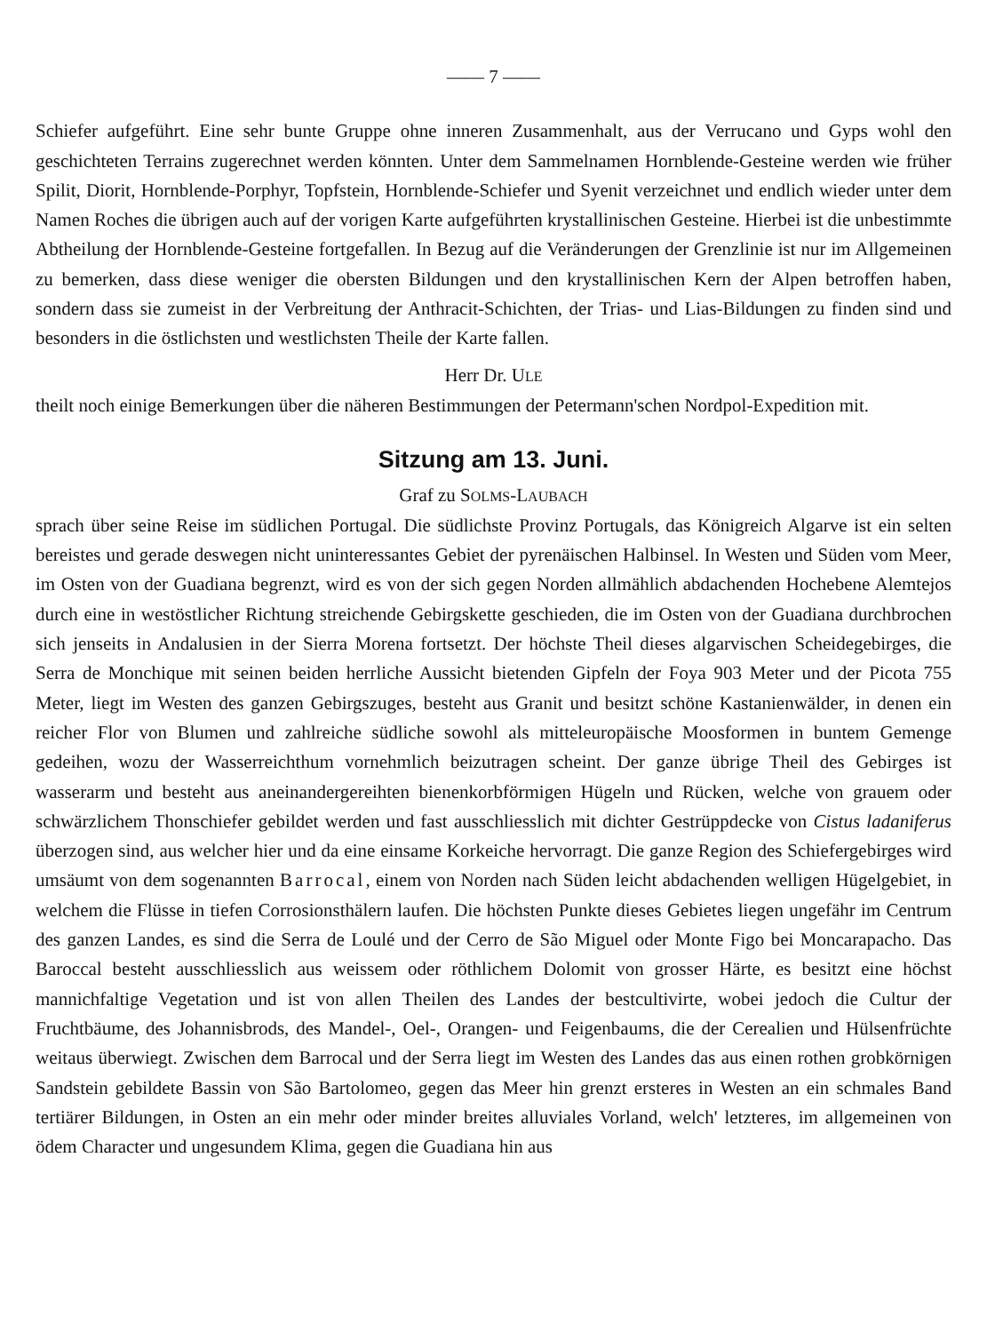—— 7 ——
Schiefer aufgeführt. Eine sehr bunte Gruppe ohne inneren Zusammenhalt, aus der Verrucano und Gyps wohl den geschichteten Terrains zugerechnet werden könnten. Unter dem Sammelnamen Hornblende-Gesteine werden wie früher Spilit, Diorit, Hornblende-Porphyr, Topfstein, Hornblende-Schiefer und Syenit verzeichnet und endlich wieder unter dem Namen Roches die übrigen auch auf der vorigen Karte aufgeführten krystallinischen Gesteine. Hierbei ist die unbestimmte Abtheilung der Hornblende-Gesteine fortgefallen. In Bezug auf die Veränderungen der Grenzlinie ist nur im Allgemeinen zu bemerken, dass diese weniger die obersten Bildungen und den krystallinischen Kern der Alpen betroffen haben, sondern dass sie zumeist in der Verbreitung der Anthracit-Schichten, der Trias- und Lias-Bildungen zu finden sind und besonders in die östlichsten und westlichsten Theile der Karte fallen.
Herr Dr. ULE
theilt noch einige Bemerkungen über die näheren Bestimmungen der Petermann'schen Nordpol-Expedition mit.
Sitzung am 13. Juni.
Graf zu SOLMS-LAUBACH
sprach über seine Reise im südlichen Portugal. Die südlichste Provinz Portugals, das Königreich Algarve ist ein selten bereistes und gerade deswegen nicht uninteressantes Gebiet der pyrenäischen Halbinsel. In Westen und Süden vom Meer, im Osten von der Guadiana begrenzt, wird es von der sich gegen Norden allmählich abdachenden Hochebene Alemtejos durch eine in westöstlicher Richtung streichende Gebirgskette geschieden, die im Osten von der Guadiana durchbrochen sich jenseits in Andalusien in der Sierra Morena fortsetzt. Der höchste Theil dieses algarvischen Scheidegebirges, die Serra de Monchique mit seinen beiden herrliche Aussicht bietenden Gipfeln der Foya 903 Meter und der Picota 755 Meter, liegt im Westen des ganzen Gebirgszuges, besteht aus Granit und besitzt schöne Kastanienwälder, in denen ein reicher Flor von Blumen und zahlreiche südliche sowohl als mitteleuropäische Moosformen in buntem Gemenge gedeihen, wozu der Wasserreichthum vornehmlich beizutragen scheint. Der ganze übrige Theil des Gebirges ist wasserarm und besteht aus aneinandergereihten bienenkorbförmigen Hügeln und Rücken, welche von grauem oder schwärzlichem Thonschiefer gebildet werden und fast ausschliesslich mit dichter Gestrüppdecke von Cistus ladaniferus überzogen sind, aus welcher hier und da eine einsame Korkeiche hervorragt. Die ganze Region des Schiefergebirges wird umsäumt von dem sogenannten Barrocal, einem von Norden nach Süden leicht abdachenden welligen Hügelgebiet, in welchem die Flüsse in tiefen Corrosionsthälern laufen. Die höchsten Punkte dieses Gebietes liegen ungefähr im Centrum des ganzen Landes, es sind die Serra de Loulé und der Cerro de São Miguel oder Monte Figo bei Moncarapacho. Das Baroccal besteht ausschliesslich aus weissem oder röthlichem Dolomit von grosser Härte, es besitzt eine höchst mannichfaltige Vegetation und ist von allen Theilen des Landes der bestcultivirte, wobei jedoch die Cultur der Fruchtbäume, des Johannisbrods, des Mandel-, Oel-, Orangen- und Feigenbaums, die der Cerealien und Hülsenfrüchte weitaus überwiegt. Zwischen dem Barrocal und der Serra liegt im Westen des Landes das aus einen rothen grobkörnigen Sandstein gebildete Bassin von São Bartolomeo, gegen das Meer hin grenzt ersteres in Westen an ein schmales Band tertiärer Bildungen, in Osten an ein mehr oder minder breites alluviales Vorland, welch' letzteres, im allgemeinen von ödem Character und ungesundem Klima, gegen die Guadiana hin aus